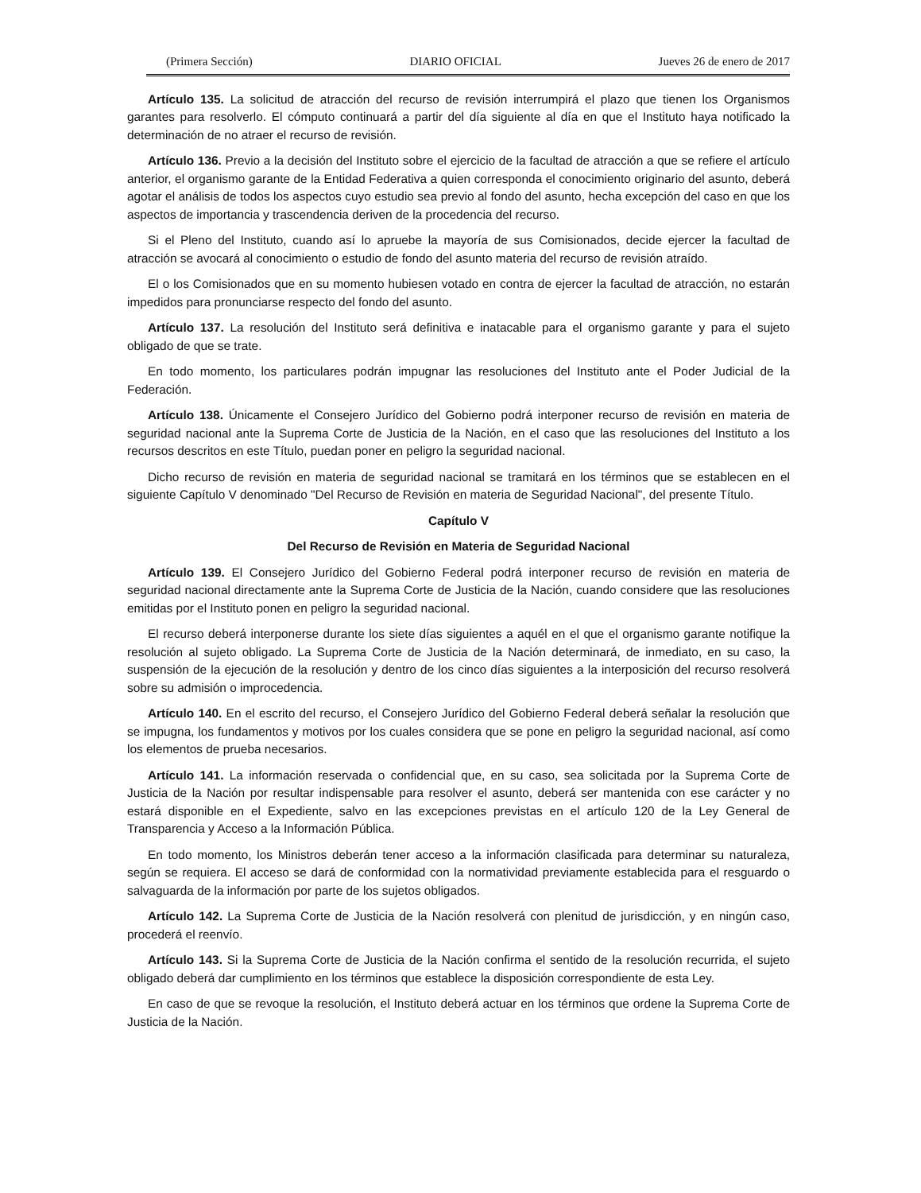(Primera Sección) DIARIO OFICIAL Jueves 26 de enero de 2017
Artículo 135. La solicitud de atracción del recurso de revisión interrumpirá el plazo que tienen los Organismos garantes para resolverlo. El cómputo continuará a partir del día siguiente al día en que el Instituto haya notificado la determinación de no atraer el recurso de revisión.
Artículo 136. Previo a la decisión del Instituto sobre el ejercicio de la facultad de atracción a que se refiere el artículo anterior, el organismo garante de la Entidad Federativa a quien corresponda el conocimiento originario del asunto, deberá agotar el análisis de todos los aspectos cuyo estudio sea previo al fondo del asunto, hecha excepción del caso en que los aspectos de importancia y trascendencia deriven de la procedencia del recurso.
Si el Pleno del Instituto, cuando así lo apruebe la mayoría de sus Comisionados, decide ejercer la facultad de atracción se avocará al conocimiento o estudio de fondo del asunto materia del recurso de revisión atraído.
El o los Comisionados que en su momento hubiesen votado en contra de ejercer la facultad de atracción, no estarán impedidos para pronunciarse respecto del fondo del asunto.
Artículo 137. La resolución del Instituto será definitiva e inatacable para el organismo garante y para el sujeto obligado de que se trate.
En todo momento, los particulares podrán impugnar las resoluciones del Instituto ante el Poder Judicial de la Federación.
Artículo 138. Únicamente el Consejero Jurídico del Gobierno podrá interponer recurso de revisión en materia de seguridad nacional ante la Suprema Corte de Justicia de la Nación, en el caso que las resoluciones del Instituto a los recursos descritos en este Título, puedan poner en peligro la seguridad nacional.
Dicho recurso de revisión en materia de seguridad nacional se tramitará en los términos que se establecen en el siguiente Capítulo V denominado "Del Recurso de Revisión en materia de Seguridad Nacional", del presente Título.
Capítulo V
Del Recurso de Revisión en Materia de Seguridad Nacional
Artículo 139. El Consejero Jurídico del Gobierno Federal podrá interponer recurso de revisión en materia de seguridad nacional directamente ante la Suprema Corte de Justicia de la Nación, cuando considere que las resoluciones emitidas por el Instituto ponen en peligro la seguridad nacional.
El recurso deberá interponerse durante los siete días siguientes a aquél en el que el organismo garante notifique la resolución al sujeto obligado. La Suprema Corte de Justicia de la Nación determinará, de inmediato, en su caso, la suspensión de la ejecución de la resolución y dentro de los cinco días siguientes a la interposición del recurso resolverá sobre su admisión o improcedencia.
Artículo 140. En el escrito del recurso, el Consejero Jurídico del Gobierno Federal deberá señalar la resolución que se impugna, los fundamentos y motivos por los cuales considera que se pone en peligro la seguridad nacional, así como los elementos de prueba necesarios.
Artículo 141. La información reservada o confidencial que, en su caso, sea solicitada por la Suprema Corte de Justicia de la Nación por resultar indispensable para resolver el asunto, deberá ser mantenida con ese carácter y no estará disponible en el Expediente, salvo en las excepciones previstas en el artículo 120 de la Ley General de Transparencia y Acceso a la Información Pública.
En todo momento, los Ministros deberán tener acceso a la información clasificada para determinar su naturaleza, según se requiera. El acceso se dará de conformidad con la normatividad previamente establecida para el resguardo o salvaguarda de la información por parte de los sujetos obligados.
Artículo 142. La Suprema Corte de Justicia de la Nación resolverá con plenitud de jurisdicción, y en ningún caso, procederá el reenvío.
Artículo 143. Si la Suprema Corte de Justicia de la Nación confirma el sentido de la resolución recurrida, el sujeto obligado deberá dar cumplimiento en los términos que establece la disposición correspondiente de esta Ley.
En caso de que se revoque la resolución, el Instituto deberá actuar en los términos que ordene la Suprema Corte de Justicia de la Nación.